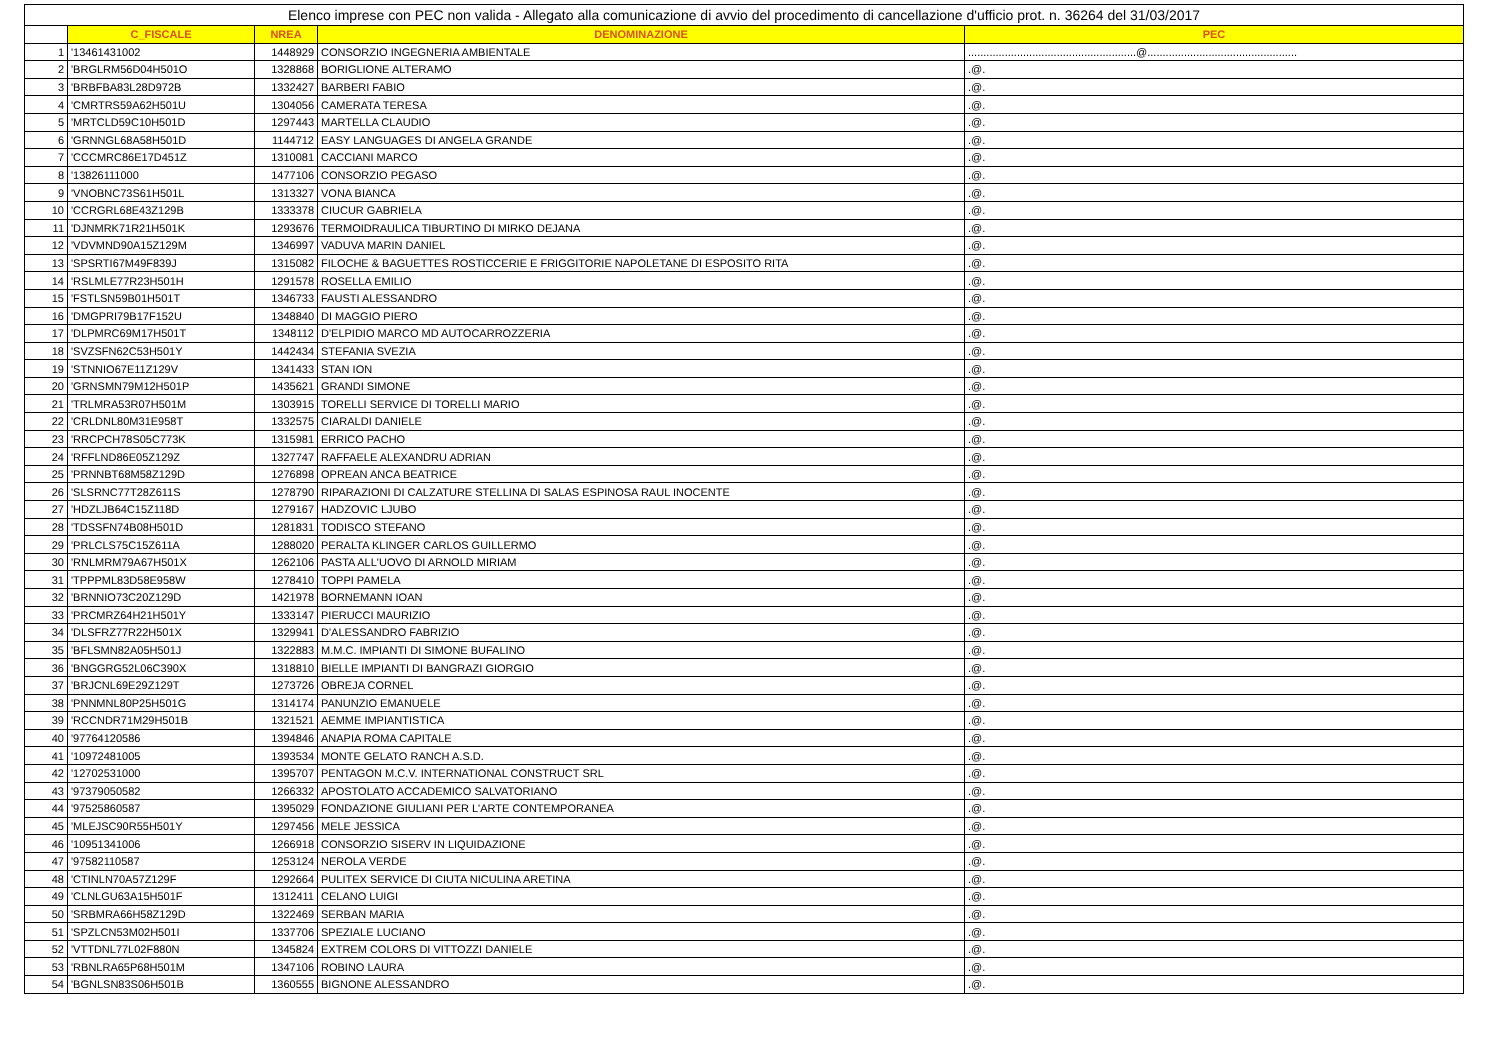| Elenco imprese con PEC non valida - Allegato alla comunicazione di avvio del procedimento di cancellazione d'ufficio prot. n. 36264 del 31/03/2017 | | | | |
| | C_FISCALE | NREA | DENOMINAZIONE | PEC |
| 1 | '13461431002 | 1448929 | CONSORZIO INGEGNERIA AMBIENTALE | .......................................................@................................................. |
| 2 | 'BRGLRM56D04H501O | 1328868 | BORIGLIONE ALTERAMO | .@. |
| 3 | 'BRBFBA83L28D972B | 1332427 | BARBERI FABIO | .@. |
| 4 | 'CMRTRS59A62H501U | 1304056 | CAMERATA TERESA | .@. |
| 5 | 'MRTCLD59C10H501D | 1297443 | MARTELLA CLAUDIO | .@. |
| 6 | 'GRNNGL68A58H501D | 1144712 | EASY LANGUAGES DI ANGELA GRANDE | .@. |
| 7 | 'CCCMRC86E17D451Z | 1310081 | CACCIANI MARCO | .@. |
| 8 | '13826111000 | 1477106 | CONSORZIO PEGASO | .@. |
| 9 | 'VNOBNC73S61H501L | 1313327 | VONA BIANCA | .@. |
| 10 | 'CCRGRL68E43Z129B | 1333378 | CIUCUR GABRIELA | .@. |
| 11 | 'DJNMRK71R21H501K | 1293676 | TERMOIDRAULICA TIBURTINO DI MIRKO DEJANA | .@. |
| 12 | 'VDVMND90A15Z129M | 1346997 | VADUVA MARIN DANIEL | .@. |
| 13 | 'SPSRTI67M49F839J | 1315082 | FILOCHE & BAGUETTES ROSTICCERIE E FRIGGITORIE NAPOLETANE DI ESPOSITO RITA | .@. |
| 14 | 'RSLMLE77R23H501H | 1291578 | ROSELLA EMILIO | .@. |
| 15 | 'FSTLSN59B01H501T | 1346733 | FAUSTI ALESSANDRO | .@. |
| 16 | 'DMGPRI79B17F152U | 1348840 | DI MAGGIO PIERO | .@. |
| 17 | 'DLPMRC69M17H501T | 1348112 | D'ELPIDIO MARCO MD AUTOCARROZZERIA | .@. |
| 18 | 'SVZSFN62C53H501Y | 1442434 | STEFANIA SVEZIA | .@. |
| 19 | 'STNNIO67E11Z129V | 1341433 | STAN ION | .@. |
| 20 | 'GRNSMN79M12H501P | 1435621 | GRANDI SIMONE | .@. |
| 21 | 'TRLMRA53R07H501M | 1303915 | TORELLI SERVICE DI TORELLI MARIO | .@. |
| 22 | 'CRLDNL80M31E958T | 1332575 | CIARALDI DANIELE | .@. |
| 23 | 'RRCPCH78S05C773K | 1315981 | ERRICO PACHO | .@. |
| 24 | 'RFFLND86E05Z129Z | 1327747 | RAFFAELE ALEXANDRU ADRIAN | .@. |
| 25 | 'PRNNBT68M58Z129D | 1276898 | OPREAN ANCA BEATRICE | .@. |
| 26 | 'SLSRNC77T28Z611S | 1278790 | RIPARAZIONI DI CALZATURE STELLINA DI SALAS ESPINOSA RAUL INOCENTE | .@. |
| 27 | 'HDZLJB64C15Z118D | 1279167 | HADZOVIC LJUBO | .@. |
| 28 | 'TDSSFN74B08H501D | 1281831 | TODISCO STEFANO | .@. |
| 29 | 'PRLCLS75C15Z611A | 1288020 | PERALTA KLINGER CARLOS GUILLERMO | .@. |
| 30 | 'RNLMRM79A67H501X | 1262106 | PASTA ALL'UOVO DI ARNOLD MIRIAM | .@. |
| 31 | 'TPPPML83D58E958W | 1278410 | TOPPI PAMELA | .@. |
| 32 | 'BRNNIO73C20Z129D | 1421978 | BORNEMANN IOAN | .@. |
| 33 | 'PRCMRZ64H21H501Y | 1333147 | PIERUCCI MAURIZIO | .@. |
| 34 | 'DLSFRZ77R22H501X | 1329941 | D'ALESSANDRO FABRIZIO | .@. |
| 35 | 'BFLSMN82A05H501J | 1322883 | M.M.C. IMPIANTI DI SIMONE BUFALINO | .@. |
| 36 | 'BNGGRG52L06C390X | 1318810 | BIELLE IMPIANTI DI BANGRAZI GIORGIO | .@. |
| 37 | 'BRJCNL69E29Z129T | 1273726 | OBREJA CORNEL | .@. |
| 38 | 'PNNMNL80P25H501G | 1314174 | PANUNZIO EMANUELE | .@. |
| 39 | 'RCCNDR71M29H501B | 1321521 | AEMME IMPIANTISTICA | .@. |
| 40 | '97764120586 | 1394846 | ANAPIA ROMA CAPITALE | .@. |
| 41 | '10972481005 | 1393534 | MONTE GELATO RANCH A.S.D. | .@. |
| 42 | '12702531000 | 1395707 | PENTAGON M.C.V. INTERNATIONAL CONSTRUCT SRL | .@. |
| 43 | '97379050582 | 1266332 | APOSTOLATO ACCADEMICO SALVATORIANO | .@. |
| 44 | '97525860587 | 1395029 | FONDAZIONE GIULIANI PER L'ARTE CONTEMPORANEA | .@. |
| 45 | 'MLEJSC90R55H501Y | 1297456 | MELE JESSICA | .@. |
| 46 | '10951341006 | 1266918 | CONSORZIO SISERV IN LIQUIDAZIONE | .@. |
| 47 | '97582110587 | 1253124 | NEROLA VERDE | .@. |
| 48 | 'CTINLN70A57Z129F | 1292664 | PULITEX SERVICE DI CIUTA NICULINA ARETINA | .@. |
| 49 | 'CLNLGU63A15H501F | 1312411 | CELANO LUIGI | .@. |
| 50 | 'SRBMRA66H58Z129D | 1322469 | SERBAN MARIA | .@. |
| 51 | 'SPZLCN53M02H501I | 1337706 | SPEZIALE LUCIANO | .@. |
| 52 | 'VTTDNL77L02F880N | 1345824 | EXTREM COLORS DI VITTOZZI DANIELE | .@. |
| 53 | 'RBNLRA65P68H501M | 1347106 | ROBINO LAURA | .@. |
| 54 | 'BGNLSN83S06H501B | 1360555 | BIGNONE ALESSANDRO | .@. |